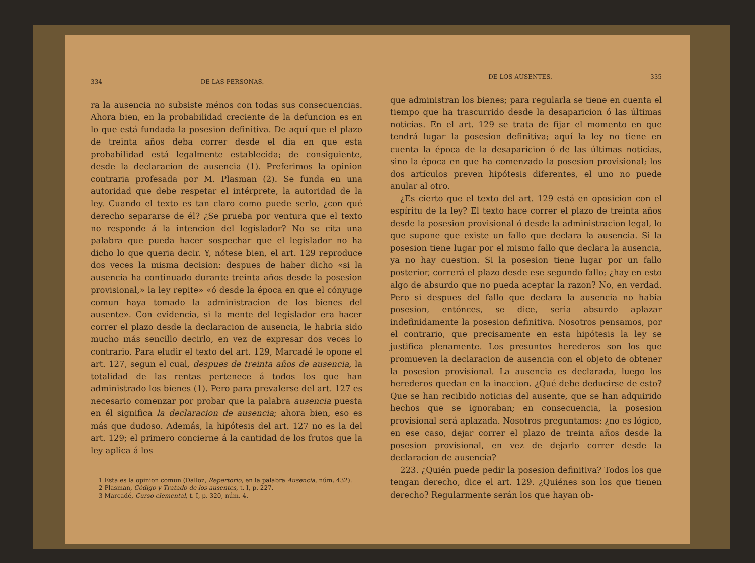334 DE LAS PERSONAS.
ra la ausencia no subsiste ménos con todas sus consecuencias. Ahora bien, en la probabilidad creciente de la defuncion es en lo que está fundada la posesion definitiva. De aquí que el plazo de treinta años deba correr desde el dia en que esta probabilidad está legalmente establecida; de consiguiente, desde la declaracion de ausencia (1). Preferimos la opinion contraria profesada por M. Plasman (2). Se funda en una autoridad que debe respetar el intérprete, la autoridad de la ley. Cuando el texto es tan claro como puede serlo, ¿con qué derecho separarse de él? ¿Se prueba por ventura que el texto no responde á la intencion del legislador? No se cita una palabra que pueda hacer sospechar que el legislador no ha dicho lo que queria decir. Y, nótese bien, el art. 129 reproduce dos veces la misma decision: despues de haber dicho «si la ausencia ha continuado durante treinta años desde la posesion provisional,» la ley repite» «ó desde la época en que el cónyuge comun haya tomado la administracion de los bienes del ausente». Con evidencia, si la mente del legislador era hacer correr el plazo desde la declaracion de ausencia, le habria sido mucho más sencillo decirlo, en vez de expresar dos veces lo contrario. Para eludir el texto del art. 129, Marcadé le opone el art. 127, segun el cual, despues de treinta años de ausencia, la totalidad de las rentas pertenece á todos los que han administrado los bienes (1). Pero para prevalerse del art. 127 es necesario comenzar por probar que la palabra ausencia puesta en él significa la declaracion de ausencia; ahora bien, eso es más que dudoso. Además, la hipótesis del art. 127 no es la del art. 129; el primero concierne á la cantidad de los frutos que la ley aplica á los
1 Esta es la opinion comun (Dalloz, Repertorio, en la palabra Ausencia, núm. 432).
2 Plasman, Código y Tratado de los ausentes, t. I, p. 227.
3 Marcadé, Curso elemental, t. I, p. 320, núm. 4.
DE LOS AUSENTES. 335
que administran los bienes; para regularla se tiene en cuenta el tiempo que ha trascurrido desde la desaparicion ó las últimas noticias. En el art. 129 se trata de fijar el momento en que tendrá lugar la posesion definitiva; aquí la ley no tiene en cuenta la época de la desaparicion ó de las últimas noticias, sino la época en que ha comenzado la posesion provisional; los dos artículos preven hipótesis diferentes, el uno no puede anular al otro.
¿Es cierto que el texto del art. 129 está en oposicion con el espíritu de la ley? El texto hace correr el plazo de treinta años desde la posesion provisional ó desde la administracion legal, lo que supone que existe un fallo que declara la ausencia. Si la posesion tiene lugar por el mismo fallo que declara la ausencia, ya no hay cuestion. Si la posesion tiene lugar por un fallo posterior, correrá el plazo desde ese segundo fallo; ¿hay en esto algo de absurdo que no pueda aceptar la razon? No, en verdad. Pero si despues del fallo que declara la ausencia no habia posesion, entónces, se dice, seria absurdo aplazar indefinidamente la posesion definitiva. Nosotros pensamos, por el contrario, que precisamente en esta hipótesis la ley se justifica plenamente. Los presuntos herederos son los que promueven la declaracion de ausencia con el objeto de obtener la posesion provisional. La ausencia es declarada, luego los herederos quedan en la inaccion. ¿Qué debe deducirse de esto? Que se han recibido noticias del ausente, que se han adquirido hechos que se ignoraban; en consecuencia, la posesion provisional será aplazada. Nosotros preguntamos: ¿no es lógico, en ese caso, dejar correr el plazo de treinta años desde la posesion provisional, en vez de dejarlo correr desde la declaracion de ausencia?
223. ¿Quién puede pedir la posesion definitiva? Todos los que tengan derecho, dice el art. 129. ¿Quiénes son los que tienen derecho? Regularmente serán los que hayan ob-